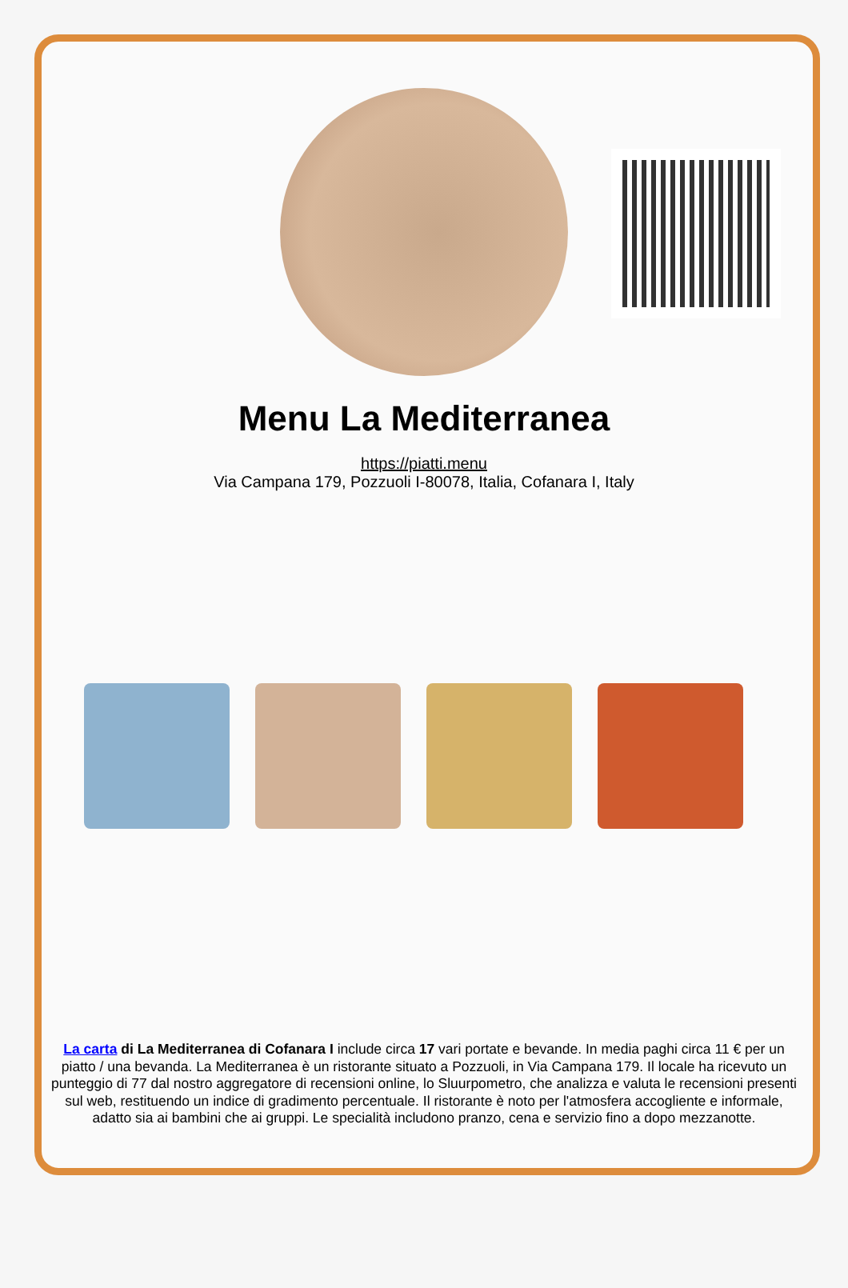Menu La Mediterranea
https://piatti.menu
Via Campana 179, Pozzuoli I-80078, Italia, Cofanara I, Italy
La carta di La Mediterranea di Cofanara I include circa 17 vari portate e bevande. In media paghi circa 11 € per un piatto / una bevanda. La Mediterranea è un ristorante situato a Pozzuoli, in Via Campana 179. Il locale ha ricevuto un punteggio di 77 dal nostro aggregatore di recensioni online, lo Sluurpometro, che analizza e valuta le recensioni presenti sul web, restituendo un indice di gradimento percentuale. Il ristorante è noto per l'atmosfera accogliente e informale, adatto sia ai bambini che ai gruppi. Le specialità includono pranzo, cena e servizio fino a dopo mezzanotte.